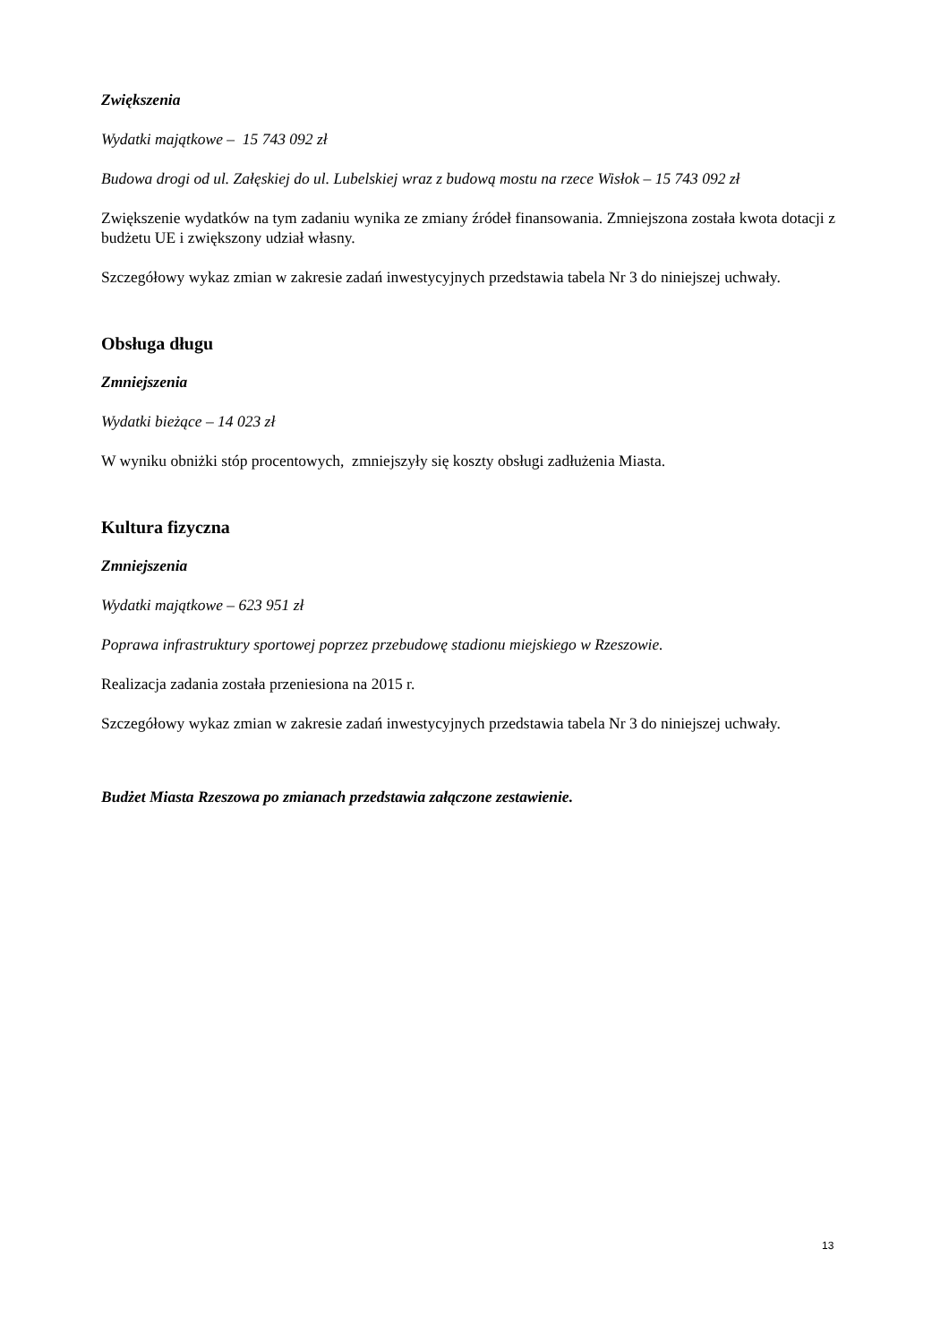Zwiększenia
Wydatki majątkowe – 15 743 092 zł
Budowa drogi od ul. Załęskiej do ul. Lubelskiej wraz z budową mostu na rzece Wisłok – 15 743 092 zł
Zwiększenie wydatków na tym zadaniu wynika ze zmiany źródeł finansowania. Zmniejszona została kwota dotacji z budżetu UE i zwiększony udział własny.
Szczegółowy wykaz zmian w zakresie zadań inwestycyjnych przedstawia tabela Nr 3 do niniejszej uchwały.
Obsługa długu
Zmniejszenia
Wydatki bieżące – 14 023 zł
W wyniku obniżki stóp procentowych, zmniejszyły się koszty obsługi zadłużenia Miasta.
Kultura fizyczna
Zmniejszenia
Wydatki majątkowe – 623 951 zł
Poprawa infrastruktury sportowej poprzez przebudowę stadionu miejskiego w Rzeszowie.
Realizacja zadania została przeniesiona na 2015 r.
Szczegółowy wykaz zmian w zakresie zadań inwestycyjnych przedstawia tabela Nr 3 do niniejszej uchwały.
Budżet Miasta Rzeszowa po zmianach przedstawia załączone zestawienie.
13